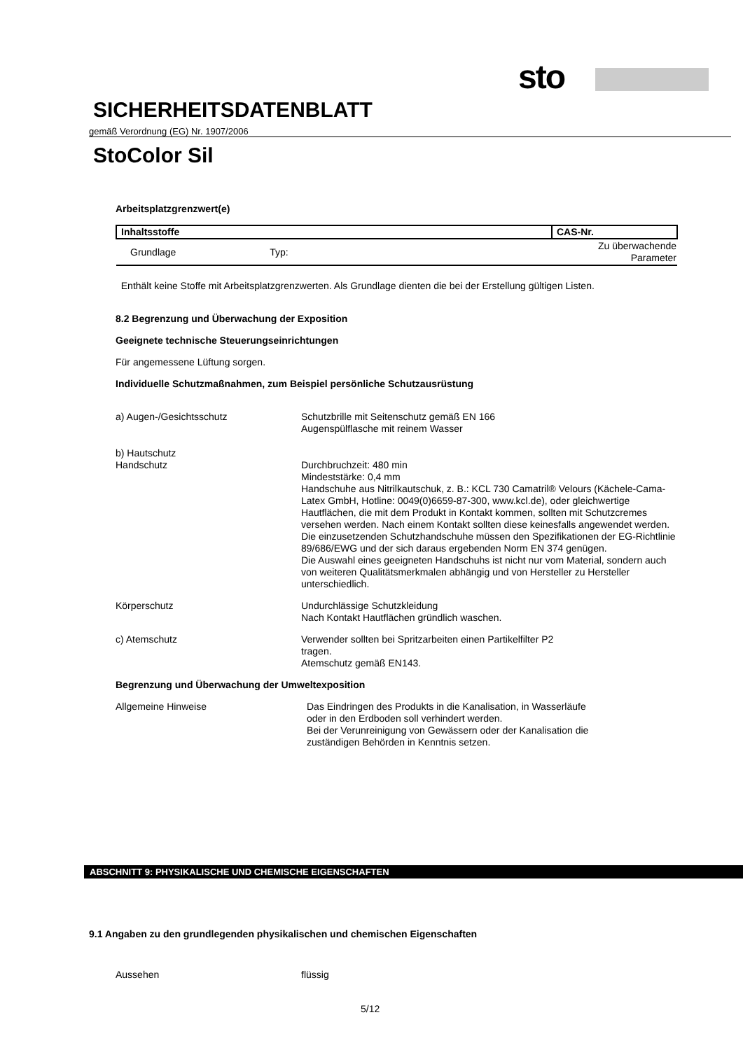sto
SICHERHEITSDATENBLATT
gemäß Verordnung (EG) Nr. 1907/2006
StoColor Sil
Arbeitsplatzgrenzwert(e)
| Inhaltsstoffe | CAS-Nr. |
| --- | --- |
| Grundlage Typ: | Zu überwachende Parameter |
Enthält keine Stoffe mit Arbeitsplatzgrenzwerten. Als Grundlage dienten die bei der Erstellung gültigen Listen.
8.2 Begrenzung und Überwachung der Exposition
Geeignete technische Steuerungseinrichtungen
Für angemessene Lüftung sorgen.
Individuelle Schutzmaßnahmen, zum Beispiel persönliche Schutzausrüstung
a) Augen-/Gesichtsschutz Schutzbrille mit Seitenschutz gemäß EN 166
Augenspülflasche mit reinem Wasser
b) Hautschutz
Handschutz Durchbruchzeit: 480 min
Mindeststärke: 0,4 mm
Handschuhe aus Nitrilkautschuk, z. B.: KCL 730 Camatril® Velours (Kächele-Cama-Latex GmbH, Hotline: 0049(0)6659-87-300, www.kcl.de), oder gleichwertige
Hautflächen, die mit dem Produkt in Kontakt kommen, sollten mit Schutzcremes versehen werden. Nach einem Kontakt sollten diese keinesfalls angewendet werden.
Die einzusetzenden Schutzhandschuhe müssen den Spezifikationen der EG-Richtlinie 89/686/EWG und der sich daraus ergebenden Norm EN 374 genügen.
Die Auswahl eines geeigneten Handschuhs ist nicht nur vom Material, sondern auch von weiteren Qualitätsmerkmalen abhängig und von Hersteller zu Hersteller unterschiedlich.
Körperschutz Undurchlässige Schutzkleidung
Nach Kontakt Hautflächen gründlich waschen.
c) Atemschutz Verwender sollten bei Spritzarbeiten einen Partikelfilter P2
tragen.
Atemschutz gemäß EN143.
Begrenzung und Überwachung der Umweltexposition
Allgemeine Hinweise Das Eindringen des Produkts in die Kanalisation, in Wasserläufe
oder in den Erdboden soll verhindert werden.
Bei der Verunreinigung von Gewässern oder der Kanalisation die
zuständigen Behörden in Kenntnis setzen.
ABSCHNITT 9: PHYSIKALISCHE UND CHEMISCHE EIGENSCHAFTEN
9.1 Angaben zu den grundlegenden physikalischen und chemischen Eigenschaften
Aussehen flüssig
5/12